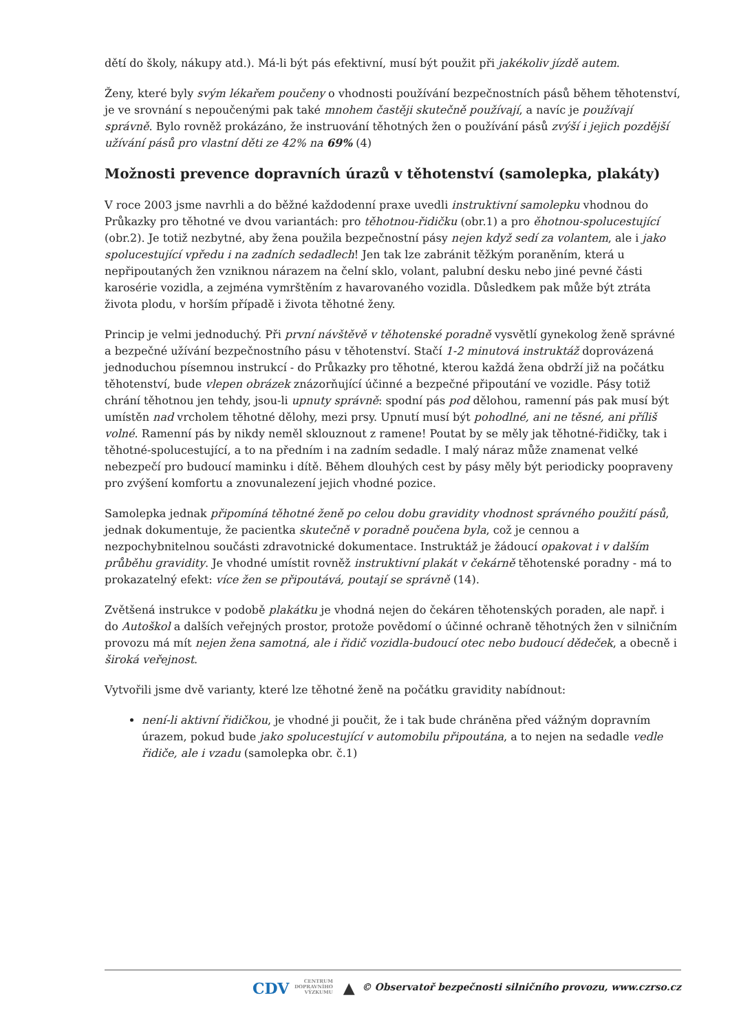dětí do školy, nákupy atd.). Má-li být pás efektivní, musí být použit při jakékoliv jízdě autem.
Ženy, které byly svým lékařem poučeny o vhodnosti používání bezpečnostních pásů během těhotenství, je ve srovnání s nepoučenými pak také mnohem častěji skutečně používají, a navíc je používají správně. Bylo rovněž prokázáno, že instruování těhotných žen o používání pásů zvýší i jejich pozdější užívání pásů pro vlastní děti ze 42% na 69% (4)
Možnosti prevence dopravních úrazů v těhotenství (samolepka, plakáty)
V roce 2003 jsme navrhli a do běžné každodenní praxe uvedli instruktivní samolepku vhodnou do Průkazky pro těhotné ve dvou variantách: pro těhotnou-řidičku (obr.1) a pro ěhotnou-spolucestující (obr.2). Je totiž nezbytné, aby žena použila bezpečnostní pásy nejen když sedí za volantem, ale i jako spolucestující vpředu i na zadních sedadlech! Jen tak lze zabránit těžkým poraněním, která u nepřipoutaných žen vzniknou nárazem na čelní sklo, volant, palubní desku nebo jiné pevné části karosérie vozidla, a zejména vymrštěním z havarovaného vozidla. Důsledkem pak může být ztráta života plodu, v horším případě i života těhotné ženy.
Princip je velmi jednoduchý. Při první návštěvě v těhotenské poradně vysvětlí gynekolog ženě správné a bezpečné užívání bezpečnostního pásu v těhotenství. Stačí 1-2 minutová instruktáž doprovázená jednoduchou písemnou instrukcí - do Průkazky pro těhotné, kterou každá žena obdrží již na počátku těhotenství, bude vlepen obrázek znázorňující účinné a bezpečné připoutání ve vozidle. Pásy totiž chrání těhotnou jen tehdy, jsou-li upnuty správně: spodní pás pod dělohou, ramenní pás pak musí být umístěn nad vrcholem těhotné dělohy, mezi prsy. Upnutí musí být pohodlné, ani ne těsné, ani příliš volné. Ramenní pás by nikdy neměl sklouznout z ramene! Poutat by se měly jak těhotné-řidičky, tak i těhotné-spolucestující, a to na předním i na zadním sedadle. I malý náraz může znamenat velké nebezpečí pro budoucí maminku i dítě. Během dlouhých cest by pásy měly být periodicky poopraveny pro zvýšení komfortu a znovunalezení jejich vhodné pozice.
Samolepka jednak připomíná těhotné ženě po celou dobu gravidity vhodnost správného použití pásů, jednak dokumentuje, že pacientka skutečně v poradně poučena byla, což je cennou a nezpochybnitelnou součásti zdravotnické dokumentace. Instruktáž je žádoucí opakovat i v dalším průběhu gravidity. Je vhodné umístit rovněž instruktivní plakát v čekárně těhotenské poradny - má to prokazatelný efekt: více žen se připoutává, poutají se správně (14).
Zvětšená instrukce v podobě plakátku je vhodná nejen do čekáren těhotenských poraden, ale např. i do Autoškol a dalších veřejných prostor, protože povědomí o účinné ochraně těhotných žen v silničním provozu má mít nejen žena samotná, ale i řidič vozidla-budoucí otec nebo budoucí dědeček, a obecně i široká veřejnost.
Vytvořili jsme dvě varianty, které lze těhotné ženě na počátku gravidity nabídnout:
není-li aktivní řidičkou, je vhodné ji poučit, že i tak bude chráněna před vážným dopravním úrazem, pokud bude jako spolucestující v automobilu připoutána, a to nejen na sedadle vedle řidiče, ale i vzadu (samolepka obr. č.1)
CDV CENTRUM
DOPRAVNÍHO
VÝZKUMU ▲ © Observatoř bezpečnosti silničního provozu, www.czrso.cz